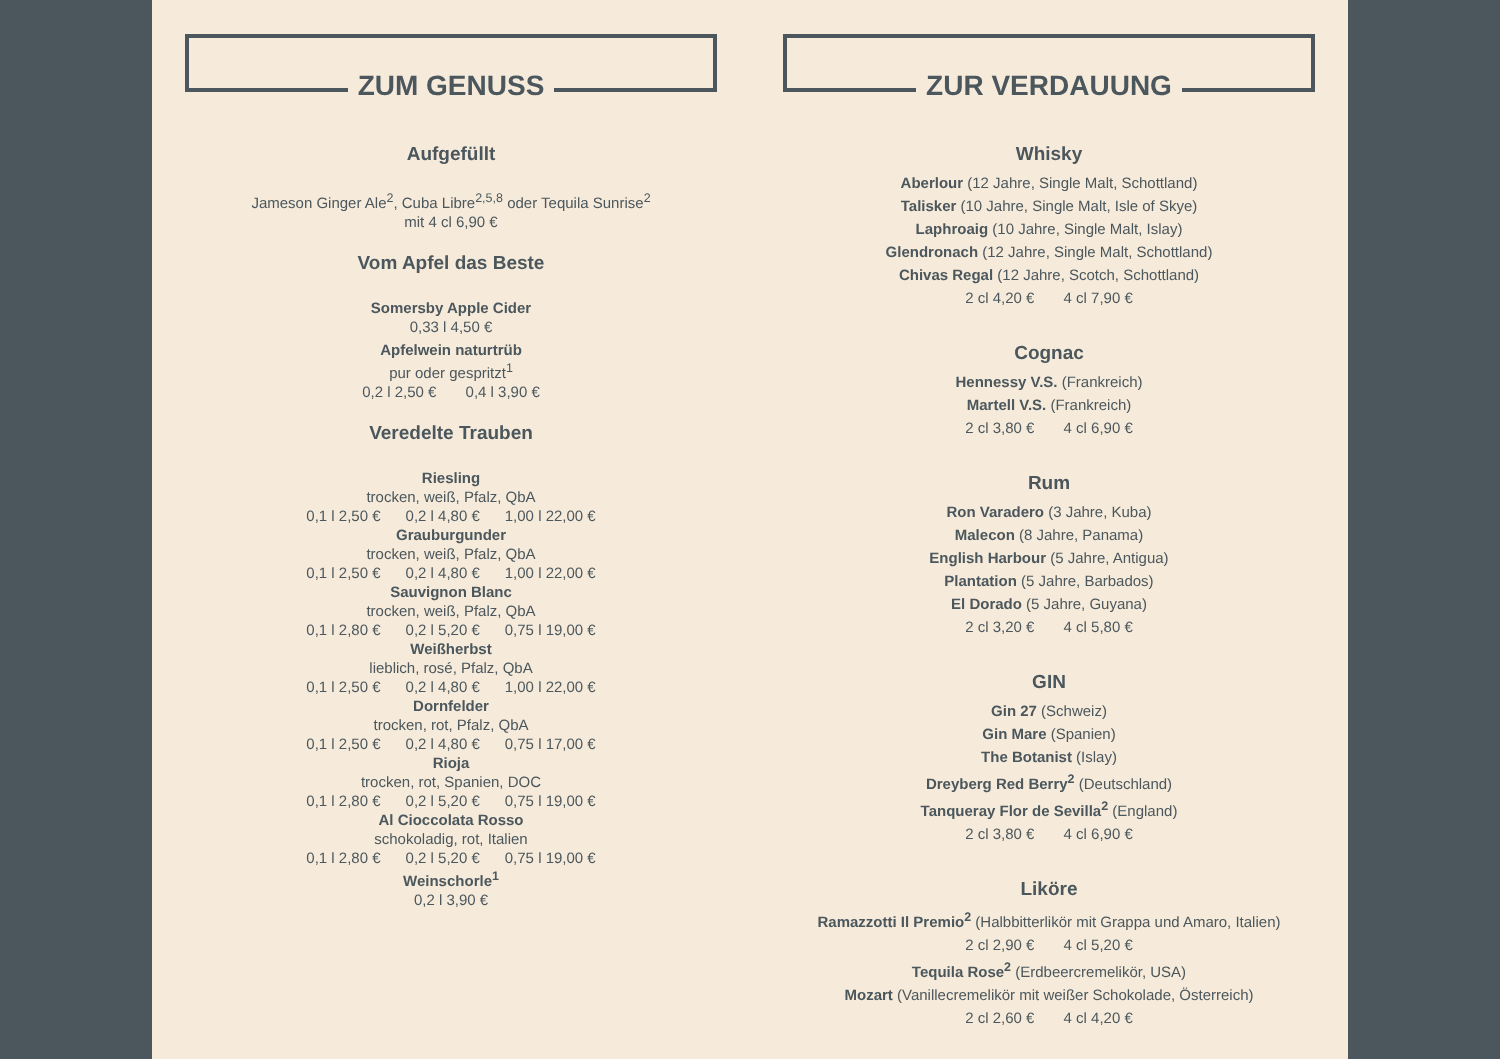ZUM GENUSS
Aufgefüllt
Jameson Ginger Ale<sup>2</sup>, Cuba Libre<sup>2,5,8</sup> oder Tequila Sunrise<sup>2</sup>
mit 4 cl 6,90 €
Vom Apfel das Beste
Somersby Apple Cider
0,33 l 4,50 €
Apfelwein naturtrüb
pur oder gespritzt<sup>1</sup>
0,2 l 2,50 € 0,4 l 3,90 €
Veredelte Trauben
Riesling
trocken, weiß, Pfalz, QbA
0,1 l 2,50 € 0,2 l 4,80 € 1,00 l 22,00 €
Grauburgunder
trocken, weiß, Pfalz, QbA
0,1 l 2,50 € 0,2 l 4,80 € 1,00 l 22,00 €
Sauvignon Blanc
trocken, weiß, Pfalz, QbA
0,1 l 2,80 € 0,2 l 5,20 € 0,75 l 19,00 €
Weißherbst
lieblich, rosé, Pfalz, QbA
0,1 l 2,50 € 0,2 l 4,80 € 1,00 l 22,00 €
Dornfelder
trocken, rot, Pfalz, QbA
0,1 l 2,50 € 0,2 l 4,80 € 0,75 l 17,00 €
Rioja
trocken, rot, Spanien, DOC
0,1 l 2,80 € 0,2 l 5,20 € 0,75 l 19,00 €
Al Cioccolata Rosso
schokoladig, rot, Italien
0,1 l 2,80 € 0,2 l 5,20 € 0,75 l 19,00 €
Weinschorle<sup>1</sup>
0,2 l 3,90 €
ZUR VERDAUUNG
Whisky
Aberlour (12 Jahre, Single Malt, Schottland)
Talisker (10 Jahre, Single Malt, Isle of Skye)
Laphroaig (10 Jahre, Single Malt, Islay)
Glendronach (12 Jahre, Single Malt, Schottland)
Chivas Regal (12 Jahre, Scotch, Schottland)
2 cl 4,20 € 4 cl 7,90 €
Cognac
Hennessy V.S. (Frankreich)
Martell V.S. (Frankreich)
2 cl 3,80 € 4 cl 6,90 €
Rum
Ron Varadero (3 Jahre, Kuba)
Malecon (8 Jahre, Panama)
English Harbour (5 Jahre, Antigua)
Plantation (5 Jahre, Barbados)
El Dorado (5 Jahre, Guyana)
2 cl 3,20 € 4 cl 5,80 €
GIN
Gin 27 (Schweiz)
Gin Mare (Spanien)
The Botanist (Islay)
Dreyberg Red Berry<sup>2</sup> (Deutschland)
Tanqueray Flor de Sevilla<sup>2</sup> (England)
2 cl 3,80 € 4 cl 6,90 €
Liköre
Ramazzotti Il Premio<sup>2</sup> (Halbbitterlikör mit Grappa und Amaro, Italien)
2 cl 2,90 € 4 cl 5,20 €
Tequila Rose<sup>2</sup> (Erdbeercremelikör, USA)
Mozart (Vanillecremelikör mit weißer Schokolade, Österreich)
2 cl 2,60 € 4 cl 4,20 €